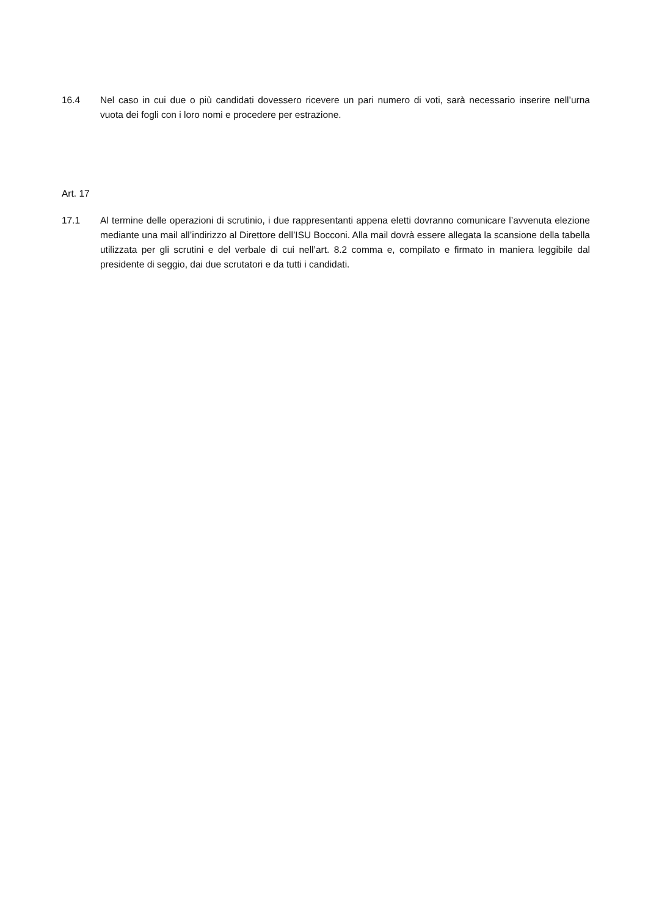16.4 Nel caso in cui due o più candidati dovessero ricevere un pari numero di voti, sarà necessario inserire nell’urna vuota dei fogli con i loro nomi e procedere per estrazione.
Art. 17
17.1 Al termine delle operazioni di scrutinio, i due rappresentanti appena eletti dovranno comunicare l’avvenuta elezione mediante una mail all’indirizzo al Direttore dell’ISU Bocconi. Alla mail dovrà essere allegata la scansione della tabella utilizzata per gli scrutini e del verbale di cui nell’art. 8.2 comma e, compilato e firmato in maniera leggibile dal presidente di seggio, dai due scrutatori e da tutti i candidati.